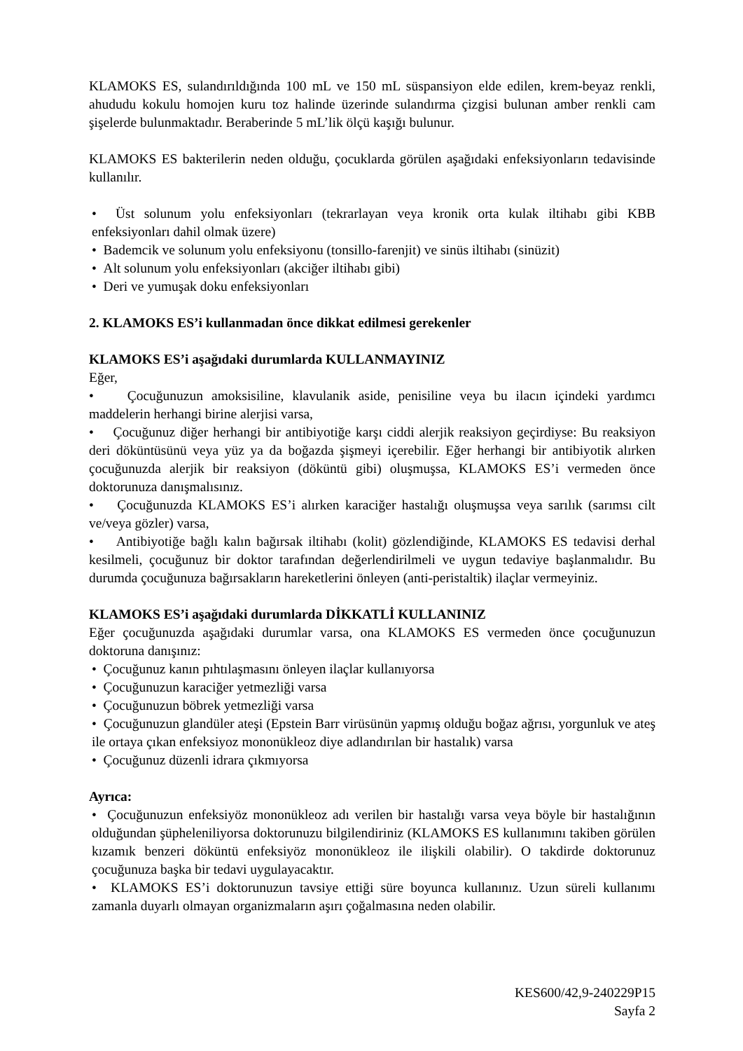KLAMOKS ES, sulandırıldığında 100 mL ve 150 mL süspansiyon elde edilen, krem-beyaz renkli, ahududu kokulu homojen kuru toz halinde üzerinde sulandırma çizgisi bulunan amber renkli cam şişelerde bulunmaktadır. Beraberinde 5 mL’lik ölçü kaşığı bulunur.
KLAMOKS ES bakterilerin neden olduğu, çocuklarda görülen aşağıdaki enfeksiyonların tedavisinde kullanılır.
• Üst solunum yolu enfeksiyonları (tekrarlayan veya kronik orta kulak iltihabı gibi KBB enfeksiyonları dahil olmak üzere)
• Bademcik ve solunum yolu enfeksiyonu (tonsillo-farenjit) ve sinüs iltihabı (sinüzit)
• Alt solunum yolu enfeksiyonları (akciğer iltihabı gibi)
• Deri ve yumuşak doku enfeksiyonları
2. KLAMOKS ES’i kullanmadan önce dikkat edilmesi gerekenler
KLAMOKS ES’i aşağıdaki durumlarda KULLANMAYINIZ
Eğer,
• Çocuğunuzun amoksisiline, klavulanik aside, penisiline veya bu ilacın içindeki yardımcı maddelerin herhangi birine alerjisi varsa,
• Çocuğunuz diğer herhangi bir antibiyotiğe karşı ciddi alerjik reaksiyon geçirdiyse: Bu reaksiyon deri döküntüsünü veya yüz ya da boğazda şişmeyi içerebilir. Eğer herhangi bir antibiyotik alırken çocuğunuzda alerjik bir reaksiyon (döküntü gibi) oluşmuşsa, KLAMOKS ES’i vermeden önce doktorunuza danışmalısınız.
• Çocuğunuzda KLAMOKS ES’i alırken karaciğer hastalığı oluşmuşsa veya sarılık (sarımsı cilt ve/veya gözler) varsa,
• Antibiyotiğe bağlı kalın bağırsak iltihabı (kolit) gözlendiğinde, KLAMOKS ES tedavisi derhal kesilmeli, çocuğunuz bir doktor tarafından değerlendirilmeli ve uygun tedaviye başlanmalıdır. Bu durumda çocuğunuza bağırsakların hareketlerini önleyen (anti-peristaltik) ilaçlar vermeyiniz.
KLAMOKS ES’i aşağıdaki durumlarda DİKKATLİ KULLANINIZ
Eğer çocuğunuzda aşağıdaki durumlar varsa, ona KLAMOKS ES vermeden önce çocuğunuzun doktoruna danışınız:
• Çocuğunuz kanın pıhtılaşmasını önleyen ilaçlar kullanıyorsa
• Çocuğunuzun karaciğer yetmezliği varsa
• Çocuğunuzun böbrek yetmezliği varsa
• Çocuğunuzun glandüler ateşi (Epstein Barr virüsünün yapmış olduğu boğaz ağrısı, yorgunluk ve ateş ile ortaya çıkan enfeksiyoz mononükleoz diye adlandırılan bir hastalık) varsa
• Çocuğunuz düzenli idrara çıkmıyorsa
Ayrıca:
• Çocuğunuzun enfeksiyöz mononükleoz adı verilen bir hastalığı varsa veya böyle bir hastalığının olduğundan şüpheleniliyorsa doktorunuzu bilgilendiriniz (KLAMOKS ES kullanımını takiben görülen kızamık benzeri döküntü enfeksiyöz mononükleoz ile ilişkili olabilir). O takdirde doktorunuz çocuğunuza başka bir tedavi uygulayacaktır.
• KLAMOKS ES’i doktorunuzun tavsiye ettiği süre boyunca kullanınız. Uzun süreli kullanımı zamanla duyarlı olmayan organizmaların aşırı çoğalmasına neden olabilir.
KES600/42,9-240229P15
Sayfa 2